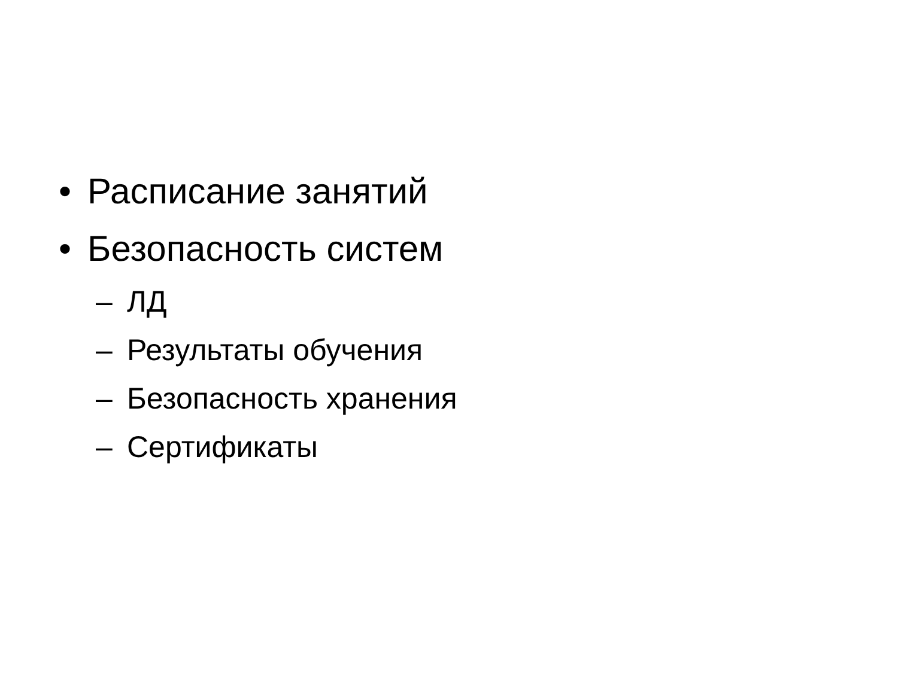• Расписание занятий
• Безопасность систем
– ЛД
– Результаты обучения
– Безопасность хранения
– Сертификаты